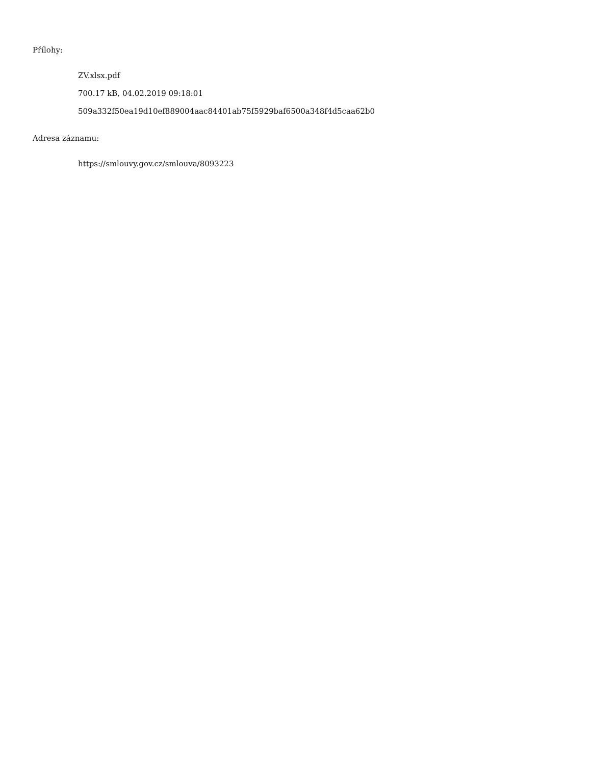Přílohy:
ZV.xlsx.pdf
700.17 kB, 04.02.2019 09:18:01
509a332f50ea19d10ef889004aac84401ab75f5929baf6500a348f4d5caa62b0
Adresa záznamu:
https://smlouvy.gov.cz/smlouva/8093223